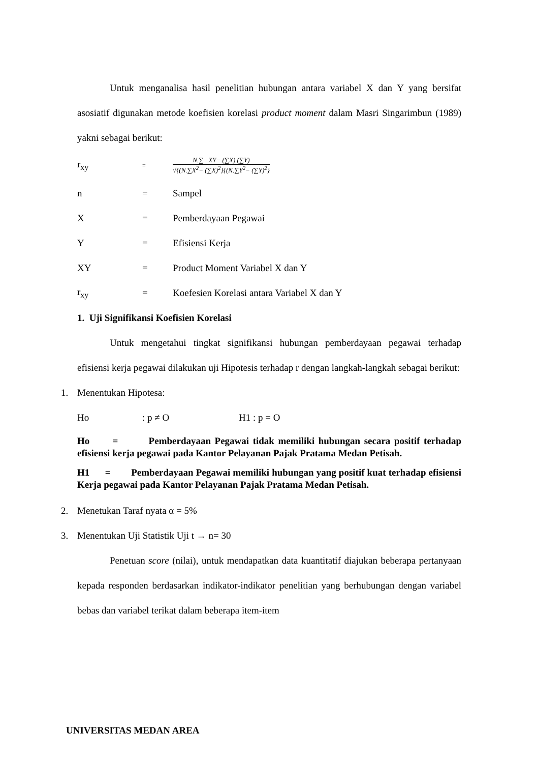Untuk menganalisa hasil penelitian hubungan antara variabel X dan Y yang bersifat asosiatif digunakan metode koefisien korelasi product moment dalam Masri Singarimbun (1989) yakni sebagai berikut:
r<sub>xy</sub> =
N.∑ XY− (∑X).(∑Y)
√{(N.∑X<sup>2</sup>− (∑X)<sup>2</sup>}{(N.∑Y<sup>2</sup>− (∑Y)<sup>2</sup>}
n = Sampel
X = Pemberdayaan Pegawai
Y = Efisiensi Kerja
XY = Product Moment Variabel X dan Y
r<sub>xy</sub> = Koefesien Korelasi antara Variabel X dan Y
1. Uji Signifikansi Koefisien Korelasi
Untuk mengetahui tingkat signifikansi hubungan pemberdayaan pegawai terhadap efisiensi kerja pegawai dilakukan uji Hipotesis terhadap r dengan langkah-langkah sebagai berikut:
1. Menentukan Hipotesa:
Ho: p ≠ O H1 : p = O
Ho = Pemberdayaan Pegawai tidak memiliki hubungan secara positif terhadap efisiensi kerja pegawai pada Kantor Pelayanan Pajak Pratama Medan Petisah.
H1 = Pemberdayaan Pegawai memiliki hubungan yang positif kuat terhadap efisiensi Kerja pegawai pada Kantor Pelayanan Pajak Pratama Medan Petisah.
2. Menetukan Taraf nyata α = 5%
3. Menentukan Uji Statistik Uji t → n= 30
Penetuan score (nilai), untuk mendapatkan data kuantitatif diajukan beberapa pertanyaan kepada responden berdasarkan indikator-indikator penelitian yang berhubungan dengan variabel bebas dan variabel terikat dalam beberapa item-item
UNIVERSITAS MEDAN AREA